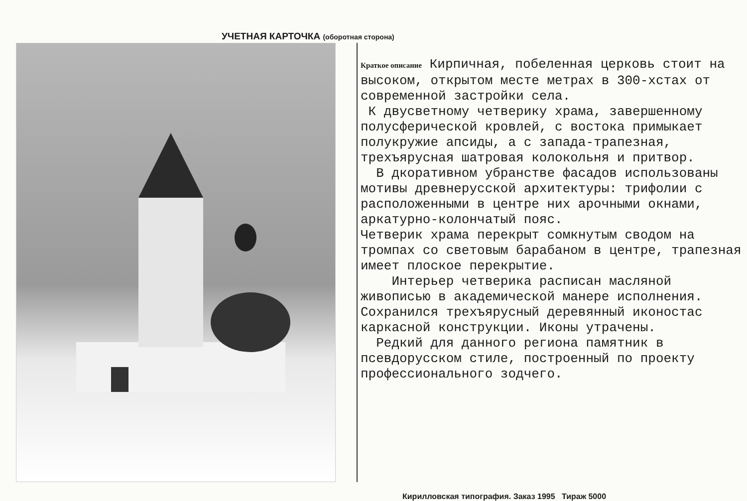УЧЕТНАЯ КАРТОЧКА (оборотная сторона)
Краткое описание Кирпичная, побеленная церковь стоит на высоком, открытом месте метрах в 300-хстах от современной застройки села.
К двусветному четверику храма, завершенному полусферической кровлей, с востока примыкает полукружие апсиды, а с запада-трапезная, трехъярусная шатровая колокольня и притвор.
В дкоративном убранстве фасадов использованы мотивы древнерусской архитектуры: трифолии с расположенными в центре них арочными окнами, аркатурно-колончатый пояс.
Четверик храма перекрыт сомкнутым сводом на тромпах со световым барабаном в центре, трапезная имеет плоское перекрытие.
Интерьер четверика расписан масляной живописью в академической манере исполнения. Сохранился трехъярусный деревянный иконостас каркасной конструкции. Иконы утрачены.
Редкий для данного региона памятник в псевдорусском стиле, построенный по проекту профессионального зодчего.
Кирилловская типография. Заказ 1995 Тираж 5000